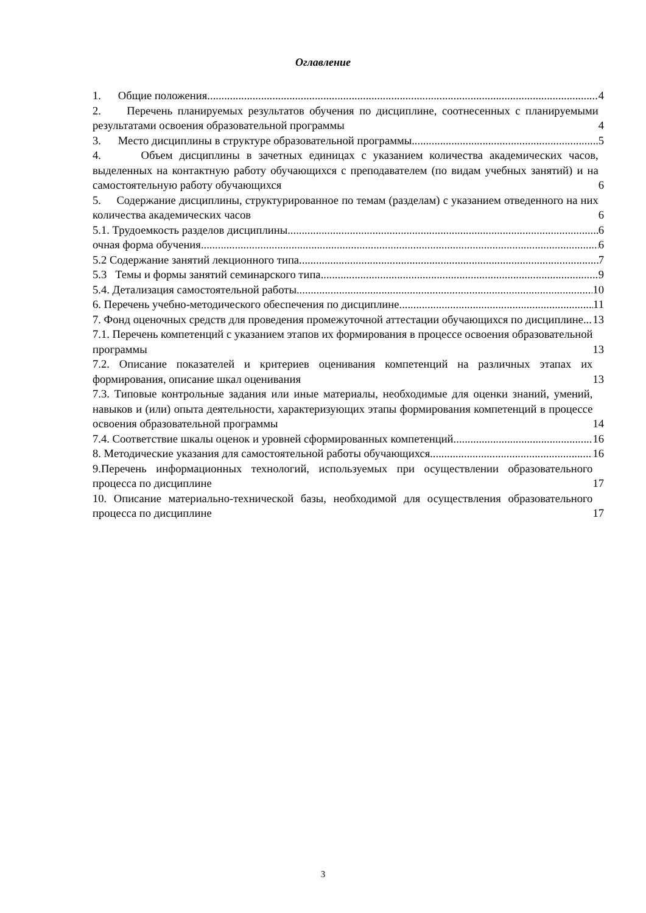Оглавление
1. Общие положения 4
2. Перечень планируемых результатов обучения по дисциплине, соотнесенных с планируемыми результатами освоения образовательной программы 4
3. Место дисциплины в структуре образовательной программы 5
4. Объем дисциплины в зачетных единицах с указанием количества академических часов, выделенных на контактную работу обучающихся с преподавателем (по видам учебных занятий) и на самостоятельную работу обучающихся 6
5. Содержание дисциплины, структурированное по темам (разделам) с указанием отведенного на них количества академических часов 6
5.1. Трудоемкость разделов дисциплины 6
очная форма обучения 6
5.2 Содержание занятий лекционного типа 7
5.3 Темы и формы занятий семинарского типа 9
5.4. Детализация самостоятельной работы 10
6. Перечень учебно-методического обеспечения по дисциплине 11
7. Фонд оценочных средств для проведения промежуточной аттестации обучающихся по дисциплине 13
7.1. Перечень компетенций с указанием этапов их формирования в процессе освоения образовательной программы 13
7.2. Описание показателей и критериев оценивания компетенций на различных этапах их формирования, описание шкал оценивания 13
7.3. Типовые контрольные задания или иные материалы, необходимые для оценки знаний, умений, навыков и (или) опыта деятельности, характеризующих этапы формирования компетенций в процессе освоения образовательной программы 14
7.4. Соответствие шкалы оценок и уровней сформированных компетенций 16
8. Методические указания для самостоятельной работы обучающихся 16
9.Перечень информационных технологий, используемых при осуществлении образовательного процесса по дисциплине 17
10. Описание материально-технической базы, необходимой для осуществления образовательного процесса по дисциплине 17
3